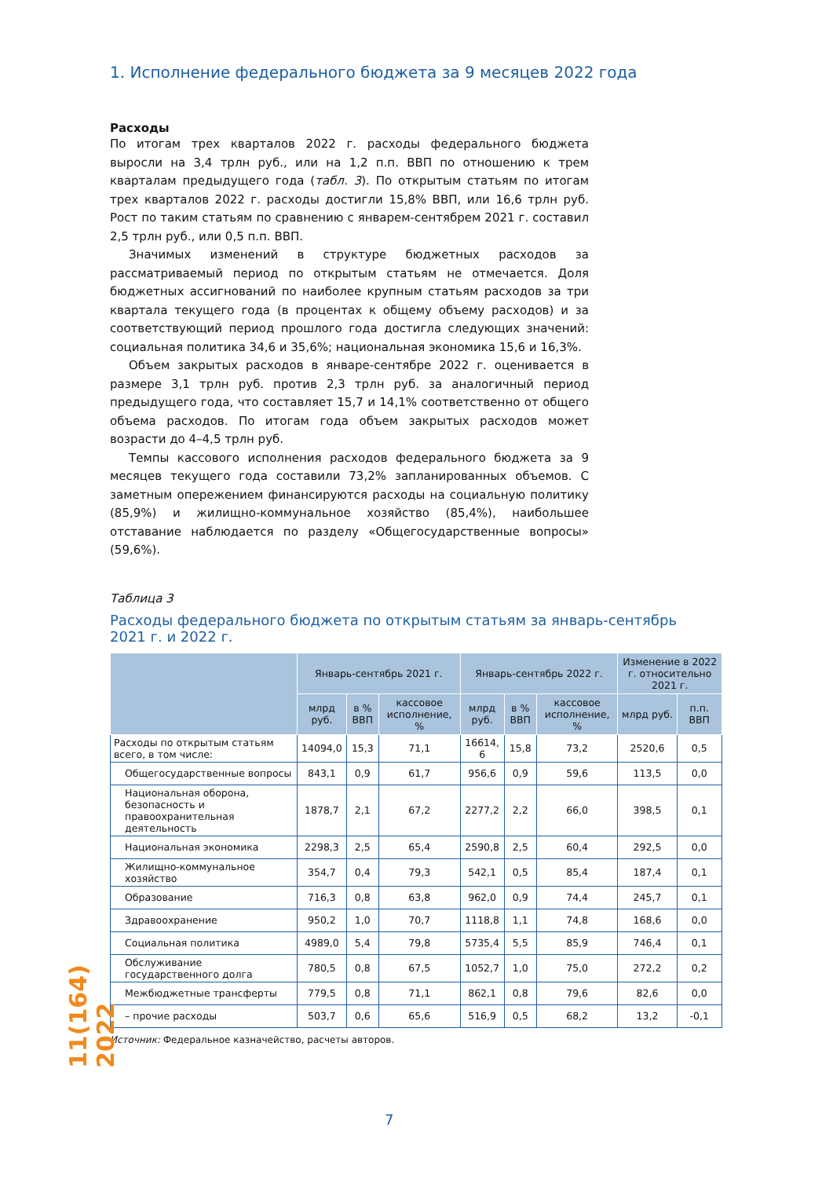1. Исполнение федерального бюджета за 9 месяцев 2022 года
Расходы
По итогам трех кварталов 2022 г. расходы федерального бюджета выросли на 3,4 трлн руб., или на 1,2 п.п. ВВП по отношению к трем кварталам предыдущего года (табл. 3). По открытым статьям по итогам трех кварталов 2022 г. расходы достигли 15,8% ВВП, или 16,6 трлн руб. Рост по таким статьям по сравнению с январем-сентябрем 2021 г. составил 2,5 трлн руб., или 0,5 п.п. ВВП.
Значимых изменений в структуре бюджетных расходов за рассматриваемый период по открытым статьям не отмечается. Доля бюджетных ассигнований по наиболее крупным статьям расходов за три квартала текущего года (в процентах к общему объему расходов) и за соответствующий период прошлого года достигла следующих значений: социальная политика 34,6 и 35,6%; национальная экономика 15,6 и 16,3%.
Объем закрытых расходов в январе-сентябре 2022 г. оценивается в размере 3,1 трлн руб. против 2,3 трлн руб. за аналогичный период предыдущего года, что составляет 15,7 и 14,1% соответственно от общего объема расходов. По итогам года объем закрытых расходов может возрасти до 4–4,5 трлн руб.
Темпы кассового исполнения расходов федерального бюджета за 9 месяцев текущего года составили 73,2% запланированных объемов. С заметным опережением финансируются расходы на социальную политику (85,9%) и жилищно-коммунальное хозяйство (85,4%), наибольшее отставание наблюдается по разделу «Общегосударственные вопросы» (59,6%).
Таблица 3
Расходы федерального бюджета по открытым статьям за январь-сентябрь 2021 г. и 2022 г.
| | Январь-сентябрь 2021 г. | | | Январь-сентябрь 2022 г. | | | Изменение в 2022 г. относительно 2021 г. | |
| --- | --- | --- | --- | --- | --- | --- | --- | --- |
| | млрд руб. | в % ВВП | кассовое исполнение, % | млрд руб. | в % ВВП | кассовое исполнение, % | млрд руб. | п.п. ВВП |
| Расходы по открытым статьям всего, в том числе: | 14094,0 | 15,3 | 71,1 | 16614, 6 | 15,8 | 73,2 | 2520,6 | 0,5 |
| Общегосударственные вопросы | 843,1 | 0,9 | 61,7 | 956,6 | 0,9 | 59,6 | 113,5 | 0,0 |
| Национальная оборона, безопасность и правоохранительная деятельность | 1878,7 | 2,1 | 67,2 | 2277,2 | 2,2 | 66,0 | 398,5 | 0,1 |
| Национальная экономика | 2298,3 | 2,5 | 65,4 | 2590,8 | 2,5 | 60,4 | 292,5 | 0,0 |
| Жилищно-коммунальное хозяйство | 354,7 | 0,4 | 79,3 | 542,1 | 0,5 | 85,4 | 187,4 | 0,1 |
| Образование | 716,3 | 0,8 | 63,8 | 962,0 | 0,9 | 74,4 | 245,7 | 0,1 |
| Здравоохранение | 950,2 | 1,0 | 70,7 | 1118,8 | 1,1 | 74,8 | 168,6 | 0,0 |
| Социальная политика | 4989,0 | 5,4 | 79,8 | 5735,4 | 5,5 | 85,9 | 746,4 | 0,1 |
| Обслуживание государственного долга | 780,5 | 0,8 | 67,5 | 1052,7 | 1,0 | 75,0 | 272,2 | 0,2 |
| Межбюджетные трансферты | 779,5 | 0,8 | 71,1 | 862,1 | 0,8 | 79,6 | 82,6 | 0,0 |
| – прочие расходы | 503,7 | 0,6 | 65,6 | 516,9 | 0,5 | 68,2 | 13,2 | -0,1 |
Источник: Федеральное казначейство, расчеты авторов.
11(164) 2022
7